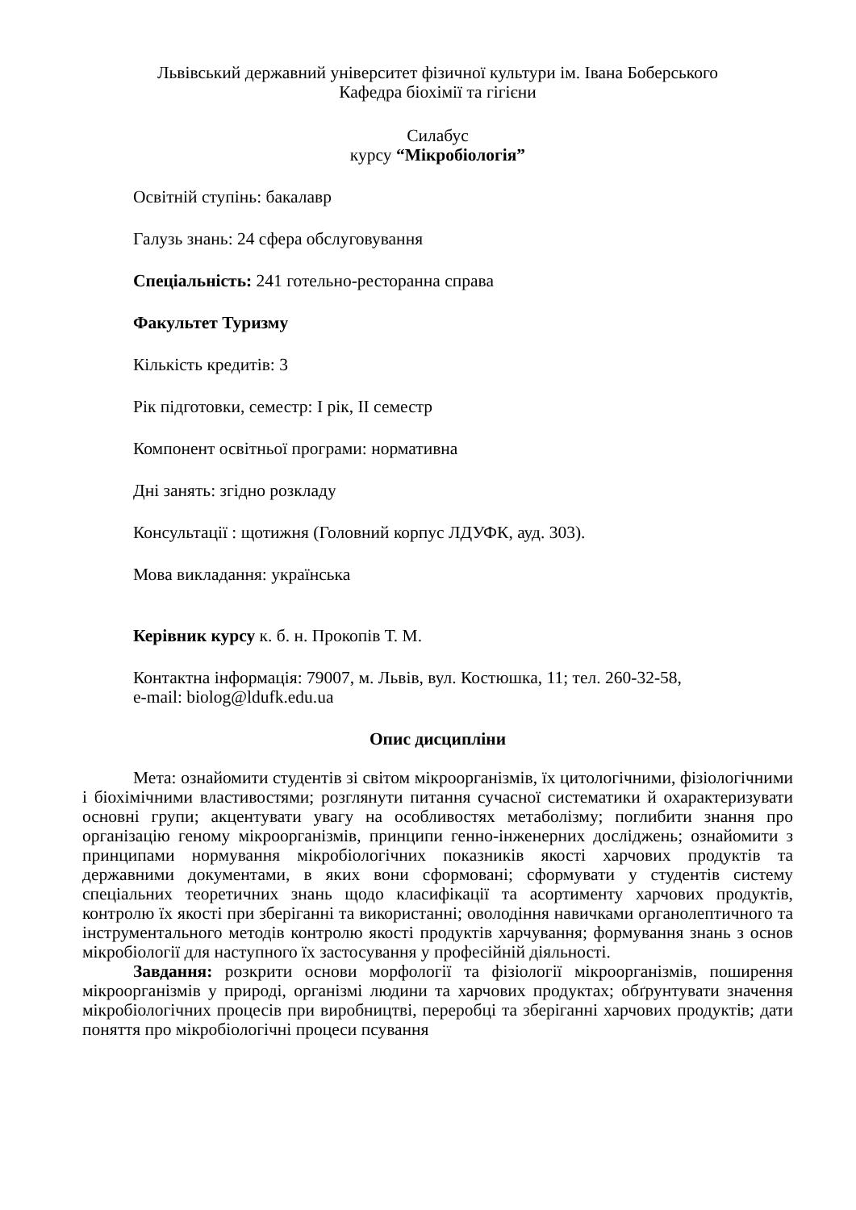Львівський державний університет фізичної культури ім. Івана Боберського
Кафедра біохімії та гігієни
Силабус
курсу “Мікробіологія”
Освітній ступінь: бакалавр
Галузь знань: 24 сфера обслуговування
Спеціальність: 241 готельно-ресторанна справа
Факультет Туризму
Кількість кредитів: 3
Рік підготовки, семестр: І рік, ІІ семестр
Компонент освітньої програми: нормативна
Дні занять: згідно розкладу
Консультації : щотижня (Головний корпус ЛДУФК, ауд. 303).
Мова викладання: українська
Керівник курсу к. б. н. Прокопів Т. М.
Контактна інформація: 79007, м. Львів, вул. Костюшка, 11; тел. 260-32-58,
e-mail: biolog@ldufk.edu.ua
Опис дисципліни
Мета: ознайомити студентів зі світом мікроорганізмів, їх цитологічними, фізіологічними і біохімічними властивостями; розглянути питання сучасної систематики й охарактеризувати основні групи; акцентувати увагу на особливостях метаболізму; поглибити знання про організацію геному мікроорганізмів, принципи генно-інженерних досліджень; ознайомити з принципами нормування мікробіологічних показників якості харчових продуктів та державними документами, в яких вони сформовані; сформувати у студентів систему спеціальних теоретичних знань щодо класифікації та асортименту харчових продуктів, контролю їх якості при зберіганні та використанні; оволодіння навичками органолептичного та інструментального методів контролю якості продуктів харчування; формування знань з основ мікробіології для наступного їх застосування у професійній діяльності.
Завдання: розкрити основи морфології та фізіології мікроорганізмів, поширення мікроорганізмів у природі, організмі людини та харчових продуктах; обґрунтувати значення мікробіологічних процесів при виробництві, переробці та зберіганні харчових продуктів; дати поняття про мікробіологічні процеси псування